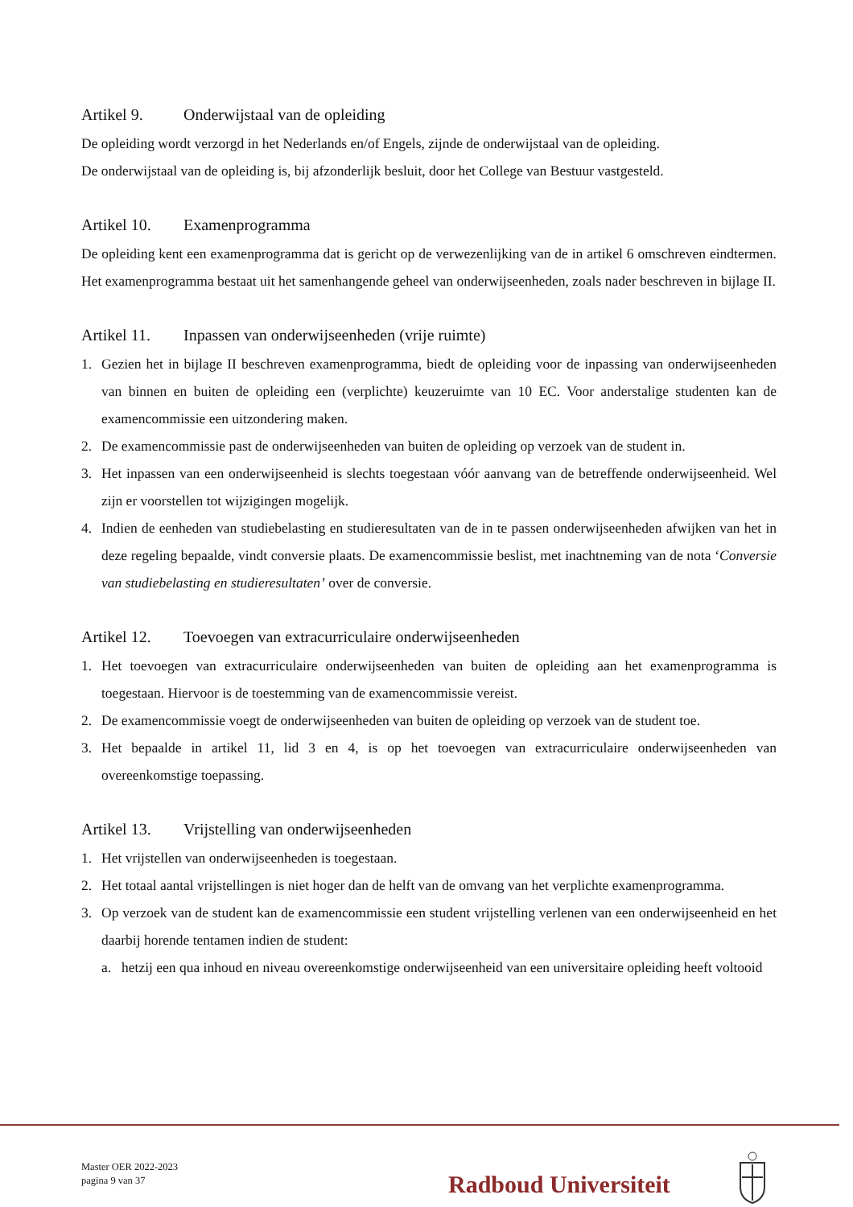Artikel 9. Onderwijstaal van de opleiding
De opleiding wordt verzorgd in het Nederlands en/of Engels, zijnde de onderwijstaal van de opleiding.
De onderwijstaal van de opleiding is, bij afzonderlijk besluit, door het College van Bestuur vastgesteld.
Artikel 10. Examenprogramma
De opleiding kent een examenprogramma dat is gericht op de verwezenlijking van de in artikel 6 omschreven eindtermen. Het examenprogramma bestaat uit het samenhangende geheel van onderwijseenheden, zoals nader beschreven in bijlage II.
Artikel 11. Inpassen van onderwijseenheden (vrije ruimte)
1. Gezien het in bijlage II beschreven examenprogramma, biedt de opleiding voor de inpassing van onderwijseenheden van binnen en buiten de opleiding een (verplichte) keuzeruimte van 10 EC. Voor anderstalige studenten kan de examencommissie een uitzondering maken.
2. De examencommissie past de onderwijseenheden van buiten de opleiding op verzoek van de student in.
3. Het inpassen van een onderwijseenheid is slechts toegestaan vóór aanvang van de betreffende onderwijseenheid. Wel zijn er voorstellen tot wijzigingen mogelijk.
4. Indien de eenheden van studiebelasting en studieresultaten van de in te passen onderwijseenheden afwijken van het in deze regeling bepaalde, vindt conversie plaats. De examencommissie beslist, met inachtneming van de nota ‘Conversie van studiebelasting en studieresultaten’ over de conversie.
Artikel 12. Toevoegen van extracurriculaire onderwijseenheden
1. Het toevoegen van extracurriculaire onderwijseenheden van buiten de opleiding aan het examenprogramma is toegestaan. Hiervoor is de toestemming van de examencommissie vereist.
2. De examencommissie voegt de onderwijseenheden van buiten de opleiding op verzoek van de student toe.
3. Het bepaalde in artikel 11, lid 3 en 4, is op het toevoegen van extracurriculaire onderwijseenheden van overeenkomstige toepassing.
Artikel 13. Vrijstelling van onderwijseenheden
1. Het vrijstellen van onderwijseenheden is toegestaan.
2. Het totaal aantal vrijstellingen is niet hoger dan de helft van de omvang van het verplichte examenprogramma.
3. Op verzoek van de student kan de examencommissie een student vrijstelling verlenen van een onderwijseenheid en het daarbij horende tentamen indien de student:
a. hetzij een qua inhoud en niveau overeenkomstige onderwijseenheid van een universitaire opleiding heeft voltooid
Master OER 2022-2023
pagina 9 van 37
Radboud Universiteit